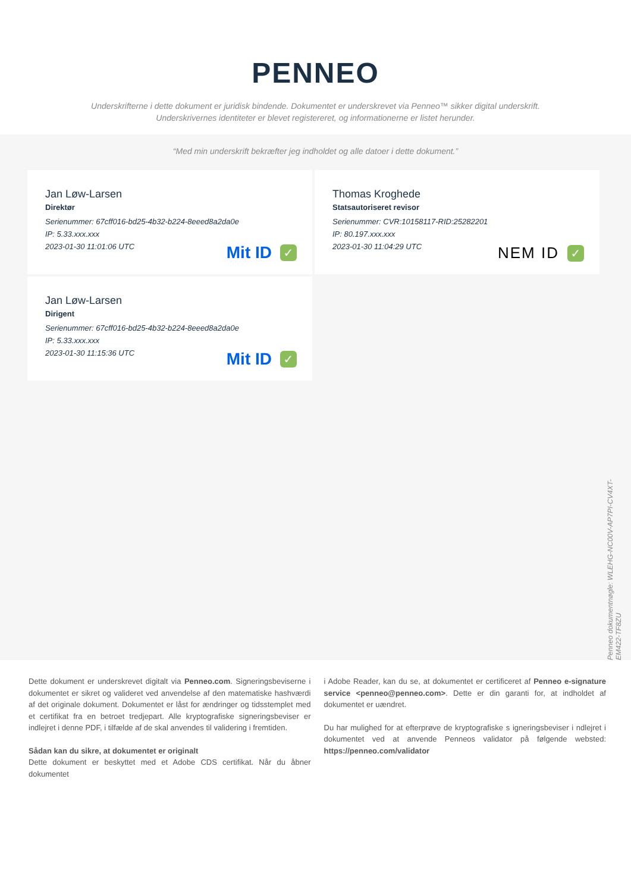PENNEO
Underskrifterne i dette dokument er juridisk bindende. Dokumentet er underskrevet via Penneo™ sikker digital underskrift.
Underskrivernes identiteter er blevet registereret, og informationerne er listet herunder.
“Med min underskrift bekræfter jeg indholdet og alle datoer i dette dokument.”
Jan Løw-Larsen
Direktør
Serienummer: 67cff016-bd25-4b32-b224-8eeed8a2da0e
IP: 5.33.xxx.xxx
2023-01-30 11:01:06 UTC
Mit ID ✓
Thomas Kroghede
Statsautoriseret revisor
Serienummer: CVR:10158117-RID:25282201
IP: 80.197.xxx.xxx
2023-01-30 11:04:29 UTC
NEM ID ✓
Jan Løw-Larsen
Dirigent
Serienummer: 67cff016-bd25-4b32-b224-8eeed8a2da0e
IP: 5.33.xxx.xxx
2023-01-30 11:15:36 UTC
Mit ID ✓
Penneo dokumentnøgle: WLEHG-NC00V-AP7PI-CV4XT-EM422-TF8ZU
Dette dokument er underskrevet digitalt via Penneo.com. Signeringsbeviserne i dokumentet er sikret og valideret ved anvendelse af den matematiske hashværdi af det originale dokument. Dokumentet er låst for ændringer og tidsstemplet med et certifikat fra en betroet tredjepart. Alle kryptografiske signeringsbeviser er indlejret i denne PDF, i tilfælde af de skal anvendes til validering i fremtiden.
Sådan kan du sikre, at dokumentet er originalt
Dette dokument er beskyttet med et Adobe CDS certifikat. Når du åbner dokumentet
i Adobe Reader, kan du se, at dokumentet er certificeret af Penneo e-signature service <penneo@penneo.com>. Dette er din garanti for, at indholdet af dokumentet er uændret.
Du har mulighed for at efterprøve de kryptografiske s igneringsbeviser i ndlejret i dokumentet ved at anvende Penneos validator på følgende websted: https://penneo.com/validator